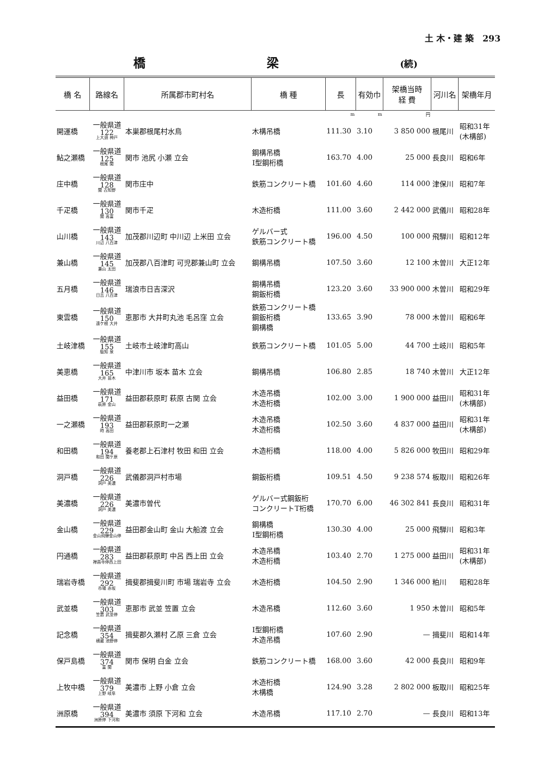土 木・建 築 293
橋梁(続)
| 橋 名 | 路線名 | 所属郡市町村名 | 橋 種 | 長 | 有効巾 | 架橋当時 経 費 | 河川名 | 架橋年月 |
| --- | --- | --- | --- | --- | --- | --- | --- | --- |
| | | | | m | m | 円 | | |
| 開運橋 | 一般県道 122 上大須 神戸 | 本巣郡根尾村水鳥 | 木構吊橋 | 111.30 | 3.10 | 3 850 000 | 根尾川 | 昭和31年 (木構部) |
| 鮎之瀬橋 | 一般県道 125 根尾 関 | 関市 池尻 小瀬 立会 | 鋼構吊橋 I型鋼桁橋 | 163.70 | 4.00 | 25 000 | 長良川 | 昭和6年 |
| 庄中橋 | 一般県道 128 関 古知野 | 関市庄中 | 鉄筋コンクリート橋 | 101.60 | 4.60 | 114 000 | 津保川 | 昭和7年 |
| 千疋橋 | 一般県道 130 関 高富 | 関市千疋 | 木造桁橋 | 111.00 | 3.60 | 2 442 000 | 武儀川 | 昭和28年 |
| 山川橋 | 一般県道 143 川辺 八百津 | 加茂郡川辺町 中川辺 上米田 立会 | ゲルバー式 鉄筋コンクリート橋 | 196.00 | 4.50 | 100 000 | 飛騨川 | 昭和12年 |
| 兼山橋 | 一般県道 145 兼山 太田 | 加茂郡八百津町 可児郡兼山町 立会 | 鋼構吊橋 | 107.50 | 3.60 | 12 100 | 木曽川 | 大正12年 |
| 五月橋 | 一般県道 146 日吉 八百津 | 瑞浪市日吉深沢 | 鋼構吊橋 鋼鈑桁橋 | 123.20 | 3.60 | 33 900 000 | 木曽川 | 昭和29年 |
| 東雲橋 | 一般県道 150 遠ケ根 大井 | 恵那市 大井町丸池 毛呂窪 立会 | 鉄筋コンクリート橋 鋼鈑桁橋 鋼構橋 | 133.65 | 3.90 | 78 000 | 木曽川 | 昭和6年 |
| 土岐津橋 | 一般県道 155 駄知 泉 | 土岐市土岐津町高山 | 鉄筋コンクリート橋 | 101.05 | 5.00 | 44 700 | 土岐川 | 昭和5年 |
| 美恵橋 | 一般県道 165 大井 苗木 | 中津川市 坂本 苗木 立会 | 鋼構吊橋 | 106.80 | 2.85 | 18 740 | 木曽川 | 大正12年 |
| 益田橋 | 一般県道 171 萩原 金山 | 益田郡萩原町 萩原 古関 立会 | 木造吊橋 木造桁橋 | 102.00 | 3.00 | 1 900 000 | 益田川 | 昭和31年 (木構部) |
| 一之瀬橋 | 一般県道 193 時 高田 | 益田郡萩原町一之瀬 | 木造吊橋 木造桁橋 | 102.50 | 3.60 | 4 837 000 | 益田川 | 昭和31年 (木構部) |
| 和田橋 | 一般県道 194 和田 関ケ原 | 養老郡上石津村 牧田 和田 立会 | 木造桁橋 | 118.00 | 4.00 | 5 826 000 | 牧田川 | 昭和29年 |
| 洞戸橋 | 一般県道 226 洞戸 美濃 | 武儀郡洞戸村市場 | 鋼鈑桁橋 | 109.51 | 4.50 | 9 238 574 | 板取川 | 昭和26年 |
| 美濃橋 | 一般県道 226 洞戸 美濃 | 美濃市曽代 | ゲルバー式鋼鈑桁 コンクリートT桁橋 | 170.70 | 6.00 | 46 302 841 | 長良川 | 昭和31年 |
| 金山橋 | 一般県道 229 金山飛騨金山停 | 益田郡金山町 金山 大船渡 立会 | 鋼構橋 I型鋼桁橋 | 130.30 | 4.00 | 25 000 | 飛騨川 | 昭和3年 |
| 円通橋 | 一般県道 283 禅昌寺停西上田 | 益田郡萩原町 中呂 西上田 立会 | 木造吊橋 木造桁橋 | 103.40 | 2.70 | 1 275 000 | 益田川 | 昭和31年 (木構部) |
| 瑞岩寺橋 | 一般県道 292 市場 赤坂 | 揖斐郡揖斐川町 市場 瑞岩寺 立会 | 木造桁橋 | 104.50 | 2.90 | 1 346 000 | 粕川 | 昭和28年 |
| 武並橋 | 一般県道 303 笠置 武並停 | 恵那市 武並 笠置 立会 | 木造吊橋 | 112.60 | 3.60 | 1 950 | 木曽川 | 昭和5年 |
| 記念橋 | 一般県道 354 横蔵 池野停 | 揖斐郡久瀬村 乙原 三倉 立会 | I型鋼桁橋 木造吊橋 | 107.60 | 2.90 | — | 揖斐川 | 昭和14年 |
| 保戸島橋 | 一般県道 374 富 関 | 関市 保明 白金 立会 | 鉄筋コンクリート橋 | 168.00 | 3.60 | 42 000 | 長良川 | 昭和9年 |
| 上牧中橋 | 一般県道 379 上野 岐阜 | 美濃市 上野 小倉 立会 | 木造桁橋 木構橋 | 124.90 | 3.28 | 2 802 000 | 板取川 | 昭和25年 |
| 洲原橋 | 一般県道 394 洲原停 下河和 | 美濃市 須原 下河和 立会 | 木造吊橋 | 117.10 | 2.70 | — | 長良川 | 昭和13年 |